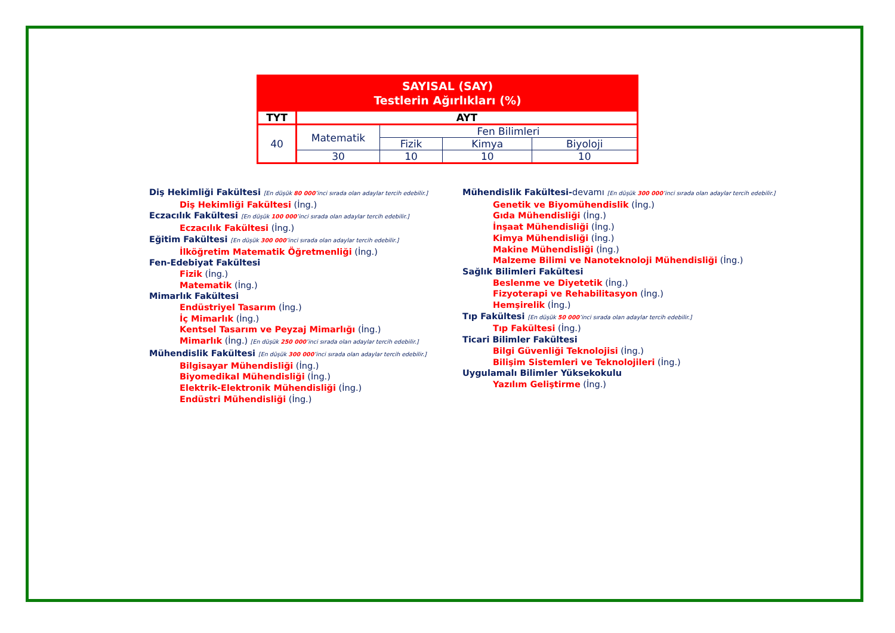| SAYISAL (SAY) Testlerin Ağırlıkları (%) | | | | |
| --- | --- | --- | --- | --- |
| TYT | AYT | | | |
| 40 | Matematik | Fen Bilimleri | | |
| | | Fizik | Kimya | Biyoloji |
| | 30 | 10 | 10 | 10 |
Diş Hekimliği Fakültesi [En düşük 80 000’inci sırada olan adaylar tercih edebilir.]
Diş Hekimliği Fakültesi (İng.)
Eczacılık Fakültesi [En düşük 100 000’inci sırada olan adaylar tercih edebilir.]
Eczacılık Fakültesi (İng.)
Eğitim Fakültesi [En düşük 300 000’inci sırada olan adaylar tercih edebilir.]
İlköğretim Matematik Öğretmenliği (İng.)
Fen-Edebiyat Fakültesi
Fizik (İng.)
Matematik (İng.)
Mimarlık Fakültesi
Endüstriyel Tasarım (İng.)
İç Mimarlık (İng.)
Kentsel Tasarım ve Peyzaj Mimarlığı (İng.)
Mimarlık (İng.) [En düşük 250 000’inci sırada olan adaylar tercih edebilir.]
Mühendislik Fakültesi [En düşük 300 000’inci sırada olan adaylar tercih edebilir.]
Bilgisayar Mühendisliği (İng.)
Biyomedikal Mühendisliği (İng.)
Elektrik-Elektronik Mühendisliği (İng.)
Endüstri Mühendisliği (İng.)
Mühendislik Fakültesi-devamı [En düşük 300 000’inci sırada olan adaylar tercih edebilir.]
Genetik ve Biyomühendislik (İng.)
Gıda Mühendisliği (İng.)
İnşaat Mühendisliği (İng.)
Kimya Mühendisliği (İng.)
Makine Mühendisliği (İng.)
Malzeme Bilimi ve Nanoteknoloji Mühendisliği (İng.)
Sağlık Bilimleri Fakültesi
Beslenme ve Diyetetik (İng.)
Fizyoterapi ve Rehabilitasyon (İng.)
Hemşirelik (İng.)
Tıp Fakültesi [En düşük 50 000’inci sırada olan adaylar tercih edebilir.]
Tıp Fakültesi (İng.)
Ticari Bilimler Fakültesi
Bilgi Güvenliği Teknolojisi (İng.)
Bilişim Sistemleri ve Teknolojileri (İng.)
Uygulamalı Bilimler Yüksekokulu
Yazılım Geliştirme (İng.)